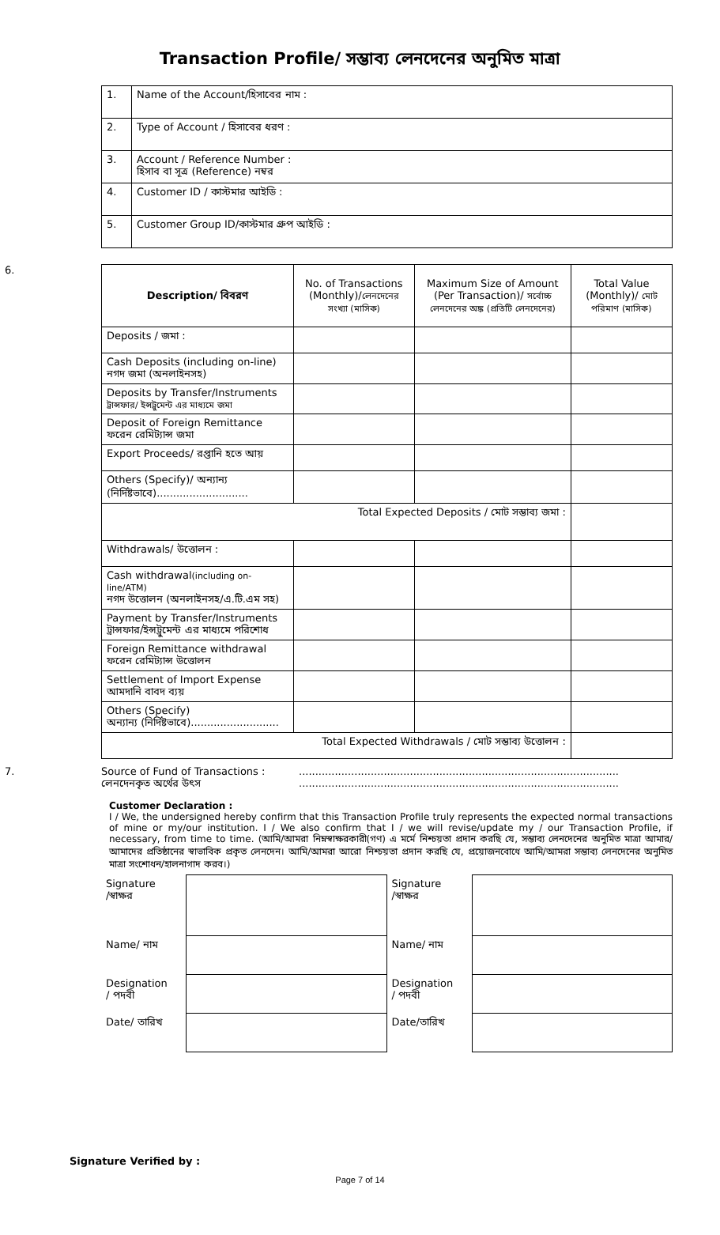Transaction Profile/ সম্ভাব্য লেনদেনের অনুমিত মাত্রা
| 1. | Name of the Account/হিসাবের নাম : |
| 2. | Type of Account / হিসাবের ধরণ : |
| 3. | Account / Reference Number : হিসাব বা সূত্র (Reference) নম্বর |
| 4. | Customer ID / কাস্টমার আইডি : |
| 5. | Customer Group ID/কাস্টমার গ্রুপ আইডি : |
6.
| Description/ বিবরণ | No. of Transactions (Monthly)/ লেনদেনের সংখ্যা (মাসিক) | Maximum Size of Amount (Per Transaction)/ সর্বোচ্চ লেনদেনের অঙ্ক (প্রতিটি লেনদেনের) | Total Value (Monthly)/ মোট পরিমাণ (মাসিক) |
| --- | --- | --- | --- |
| Deposits / জমা : | | | |
| Cash Deposits (including on-line) নগদ জমা (অনলাইনসহ) | | | |
| Deposits by Transfer/Instruments ট্রান্সফার/ ইন্সট্রুমেন্ট এর মাধ্যমে জমা | | | |
| Deposit of Foreign Remittance ফরেন রেমিট্যান্স জমা | | | |
| Export Proceeds/ রপ্তানি হতে আয় | | | |
| Others (Specify)/ অন্যান্য (নির্দিষ্টভাবে)............................ | | | |
| Total Expected Deposits / মোট সম্ভাব্য জমা : | | | |
| Withdrawals/ উত্তোলন : | | | |
| Cash withdrawal (including on-line/ATM) নগদ উত্তোলন (অনলাইনসহ/এ.টি.এম সহ) | | | |
| Payment by Transfer/Instruments ট্রান্সফার/ইন্সট্রুমেন্ট এর মাধ্যমে পরিশোধ | | | |
| Foreign Remittance withdrawal ফরেন রেমিট্যান্স উত্তোলন | | | |
| Settlement of Import Expense আমদানি বাবদ ব্যয় | | | |
| Others (Specify) অন্যান্য (নির্দিষ্টভাবে)........................... | | | |
| Total Expected Withdrawals / মোট সম্ভাব্য উত্তোলন : | | | |
7. Source of Fund of Transactions :
লেনদেনকৃত অর্থের উৎস
..................................................................................................
..................................................................................................
Customer Declaration :
I / We, the undersigned hereby confirm that this Transaction Profile truly represents the expected normal transactions of mine or my/our institution. I / We also confirm that I / we will revise/update my / our Transaction Profile, if necessary, from time to time. (আমি/আমরা নিম্নস্বাক্ষরকারী(গণ) এ মর্মে নিশ্চয়তা প্রদান করছি যে, সম্ভাব্য লেনদেনের অনুমিত মাত্রা আমার/আমাদের প্রতিষ্ঠানের স্বাভাবিক প্রকৃত লেনদেন। আমি/আমরা আরো নিশ্চয়তা প্রদান করছি যে, প্রয়োজনবোধে আমি/আমরা সম্ভাব্য লেনদেনের অনুমিত মাত্রা সংশোধন/হালনাগাদ করব।)
| Signature /স্বাক্ষর | | Signature /স্বাক্ষর | |
| Name/ নাম | | Name/ নাম | |
| Designation / পদবী | | Designation / পদবী | |
| Date/ তারিখ | | Date/তারিখ | |
Signature Verified by :
Page 7 of 14